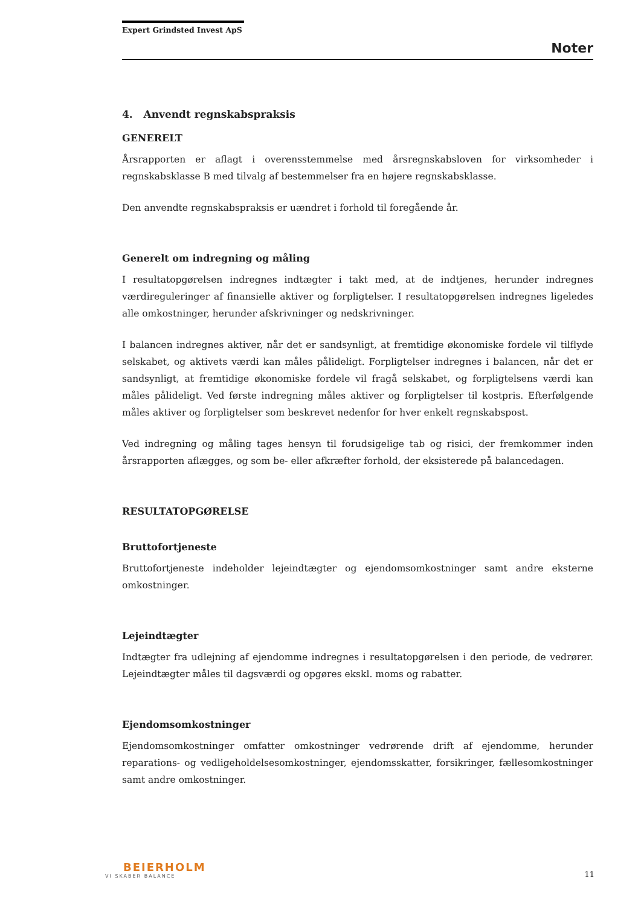Expert Grindsted Invest ApS
Noter
4. Anvendt regnskabspraksis
GENERELT
Årsrapporten er aflagt i overensstemmelse med årsregnskabsloven for virksomheder i regnskabsklasse B med tilvalg af bestemmelser fra en højere regnskabsklasse.
Den anvendte regnskabspraksis er uændret i forhold til foregående år.
Generelt om indregning og måling
I resultatopgørelsen indregnes indtægter i takt med, at de indtjenes, herunder indregnes værdireguleringer af finansielle aktiver og forpligtelser. I resultatopgørelsen indregnes ligeledes alle omkostninger, herunder afskrivninger og nedskrivninger.
I balancen indregnes aktiver, når det er sandsynligt, at fremtidige økonomiske fordele vil tilflyde selskabet, og aktivets værdi kan måles pålideligt. Forpligtelser indregnes i balancen, når det er sandsynligt, at fremtidige økonomiske fordele vil fragå selskabet, og forpligtelsens værdi kan måles pålideligt. Ved første indregning måles aktiver og forpligtelser til kostpris. Efterfølgende måles aktiver og forpligtelser som beskrevet nedenfor for hver enkelt regnskabspost.
Ved indregning og måling tages hensyn til forudsigelige tab og risici, der fremkommer inden årsrapporten aflægges, og som be- eller afkræfter forhold, der eksisterede på balancedagen.
RESULTATOPGØRELSE
Bruttofortjeneste
Bruttofortjeneste indeholder lejeindtægter og ejendomsomkostninger samt andre eksterne omkostninger.
Lejeindtægter
Indtægter fra udlejning af ejendomme indregnes i resultatopgørelsen i den periode, de vedrører. Lejeindtægter måles til dagsværdi og opgøres ekskl. moms og rabatter.
Ejendomsomkostninger
Ejendomsomkostninger omfatter omkostninger vedrørende drift af ejendomme, herunder reparations- og vedligeholdelsesomkostninger, ejendomsskatter, forsikringer, fællesomkostninger samt andre omkostninger.
BEIERHOLM
VI SKABER BALANCE
11